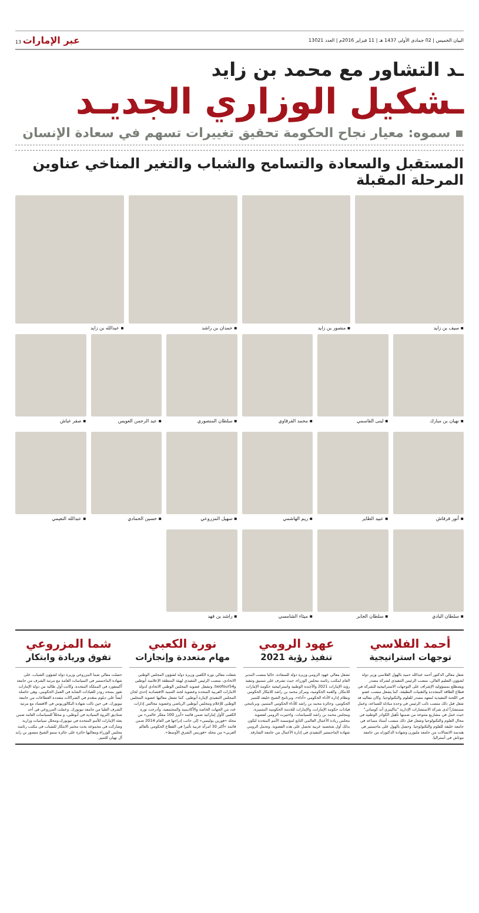البيان الخميس | 02 جمادى الأولى 1437 هـ | 11 فبراير 2016م | العدد 13021
عبر الإمارات 13
ـد التشاور مع محمد بن زايد
ـشكيل الوزاري الجديـد
▪ سموه: معيار نجاح الحكومة تحقيق تغييرات تسهم في سعادة الإنسان
المستقبل والسعادة والتسامح والشباب والتغير المناخي عناوين المرحلة المقبلة
▪ سيف بن زايد
▪ منصور بن زايد
▪ حمدان بن راشد
▪ عبدالله بن زايد
▪ نهيان بن مبارك
▪ لبنى القاسمي
▪ محمد القرقاوي
▪ سلطان المنصوري
▪ عبد الرحمن العويس
▪ صقر غباش
▪ أنور قرقاش
▪ عبيد الطاير
▪ ريم الهاشمي
▪ سهيل المزروعي
▪ حسين الحمادي
▪ عبدالله النعيمي
▪ سلطان البادي
▪ سلطان الجابر
▪ ميثاء الشامسي
▪ راشد بن فهد
أحمد الفلاسي
توجهات استراتيجية
شغل معالي الدكتور أحمد عبدالله حميد بالهول الفلاسي وزير دولة لشؤون التعليم العالي، منصب الرئيس التنفيذي لشركة مصدر ويضطلع بمسؤولية الإشراف على التوجهات الاستراتيجية للشركة في قطاع الطاقة المتجددة والتقنيات النظيفة، كما يشغل منصب عضو في اللجنة التنفيذية لمعهد مصدر للعلوم والتكنولوجيا. وكان معاليه قد شغل قبل ذلك منصب نائب الرئيس في وحدة مبادلة للصناعة، وعمل مستشاراً لدى شركة الاستشارات الإدارية "ماكينزي أند كومباني" حيث عمل في مشاريع متنوعة من ضمنها تأهيل الكوادر الوطنية في مجال العلوم والتكنولوجيا وشغل قبل ذلك منصب أستاذ مساعد في جامعة خليفة للعلوم والتكنولوجيا. وحصل بالهول على ماجستير في هندسة الاتصالات من جامعة ملبورن وشهادة الدكتوراه من جامعة موناش في أستراليا.
عهود الرومي
تنفيذ رؤية 2021
تشغل معالي عهود الرومي وزيرة دولة للسعادة، حاليا منصب المدير العام لمكتب رئاسة مجلس الوزراء، حيث تشرف على تنسيق وتنفيذ رؤية الإمارات 2021 والأجندة الوطنية واستراتيجية حكومة الإمارات للابتكار، والقمة الحكومية، ومركز محمد بن راشد للابتكار الحكومي ونظام إدارة الأداء الحكومي «أداء»، وبرنامج الشيخ خليفة للتميز الحكومي، وجائزة محمد بن راشد للأداء الحكومي المتميز، وبرنامجي قيادات حكومة الإمارات، والإمارات للخدمة الحكومية المتميزة، ومجلس محمد بن راشد للسياسات. واختيرت الرومي لعضوية مجلس ريادة الأعمال العالمي التابع لمؤسسة الأمم المتحدة لتكون بذلك أول شخصية عربية تحصل على هذه العضوية. وتحمل الرومي شهادة الماجستير التنفيذي في إدارة الأعمال من جامعة الشارقة.
نورة الكعبي
مهام متعددة وإنجازات
شغلت معالي نورة الكعبي وزيرة دولة لشؤون المجلس الوطني الاتحادي، منصب الرئيس التنفيذي لهيئة المنطقة الإعلامية أبوظبي وtwofour54، وتشغل عضوية المجلس الوطني الاتحادي لدولة الامارات العربية المتحدة وعضوية لجنة التنمية الاقتصادية إحدى لجان المجلس التنفيذي لإمارة أبوظبي. كما تشغل معاليها عضوية المجلس الوطني للإعلام ومجلس أبوظبي الرياضي وعضوية مجالس إدارات عدد من الجهات الخاصة والأكاديمية والمجتمعية. وأدرجت نورة الكعبي كأول إماراتية ضمن قائمة «أبرز 100 مفكر عالمي» من مجلة «فورين بوليسي» إلى جانب إدراجها في العام 2014 ضمن قائمة «أكثر 30 امرأة عربية تأثيرا في القطاع الحكومي بالعالم العربي» من مجلة «فوربس الشرق الأوسط».
شما المزروعي
تفوق وريادة وابتكار
حصلت معالي شما المزروعي وزيرة دولة لشؤون الشباب، على شهادة الماجستير في السياسات العامة مع مرتبة الشرف من جامعة أكسفورد في المملكة المتحدة، وكانت أول طالبة من دولة الإمارات تفوز بمنحة رودز للقيادات الشابة في العمل الحكومي، وهي حاصلة أيضاً على دبلوم متقدم في الشراكات متعددة القطاعات من جامعة نيويورك، في حين نالت شهادة البكالوريوس في الاقتصاد مع مرتبة الشرف العليا من جامعة نيويورك. وعملت المزروعي في أحد صناديق الثروة السيادية في أبوظبي، و محللاً للسياسات العامة ضمن بعثة الإمارات للأمم المتحدة في نيويورك،ومحلل سياسات وزارية وشاركت في مجموعة بحث مختبر الابتكار للشباب في مكتب رئاسة مجلس الوزراء.ومعاليها حائزة على جائزة سمو الشيخ منصور بن زايد آل نهيان للتميز.